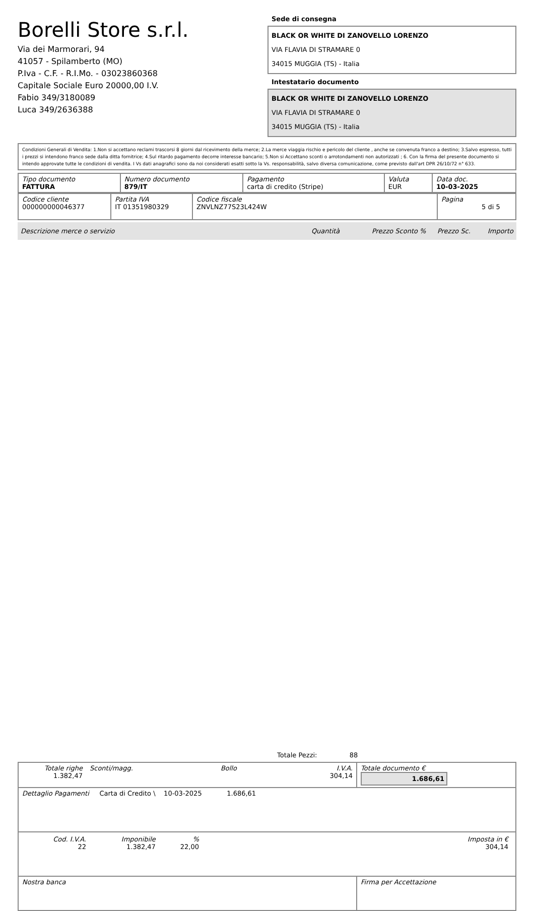Borelli Store s.r.l.
Via dei Marmorari, 94
41057 - Spilamberto (MO)
P.Iva - C.F. - R.I.Mo. - 03023860368
Capitale Sociale Euro 20000,00 I.V.
Fabio 349/3180089
Luca 349/2636388
Sede di consegna
BLACK OR WHITE DI ZANOVELLO LORENZO
VIA FLAVIA DI STRAMARE 0
34015 MUGGIA (TS) - Italia
Intestatario documento
BLACK OR WHITE DI ZANOVELLO LORENZO
VIA FLAVIA DI STRAMARE 0
34015 MUGGIA (TS) - Italia
Condizioni Generali di Vendita: 1.Non si accettano reclami trascorsi 8 giorni dal ricevimento della merce; 2.La merce viaggia rischio e pericolo del cliente , anche se convenuta franco a destino; 3.Salvo espresso, tutti i prezzi si intendono franco sede dalla ditta fornitrice; 4.Sul ritardo pagamento decorre interesse bancario; 5.Non si Accettano sconti o arrotondamenti non autorizzati ; 6. Con la firma del presente documento si intendo approvate tutte le condizioni di vendita. I Vs dati anagrafici sono da noi considerati esatti sotto la Vs. responsabilità, salvo diversa comunicazione, come previsto dall'art DPR 26/10/72 n° 633.
| Tipo documento FATTURA | Numero documento 879/IT | Pagamento carta di credito (Stripe) | Valuta EUR | Data doc. 10-03-2025 |
| Codice cliente 000000000046377 | Partita IVA IT 01351980329 | Codice fiscale ZNVLNZ77S23L424W | Pagina 5 di 5 |
Descrizione merce o servizio Quantità Prezzo Sconto % Prezzo Sc. Importo
Totale Pezzi: 88
| Totale righe 1.382,47 | Sconti/magg. | Bollo | I.V.A. 304,14 | Totale documento € 1.686,61 |
| Dettaglio Pagamenti Carta di Credito \ 10-03-2025 1.686,61 | | | | |
| / Cod. I.V.A. 22 / Imponibile 1.382,47 / % 22,00 / Imposta in € 304,14 / | | | | |
| Nostra banca | | | | Firma per Accettazione |